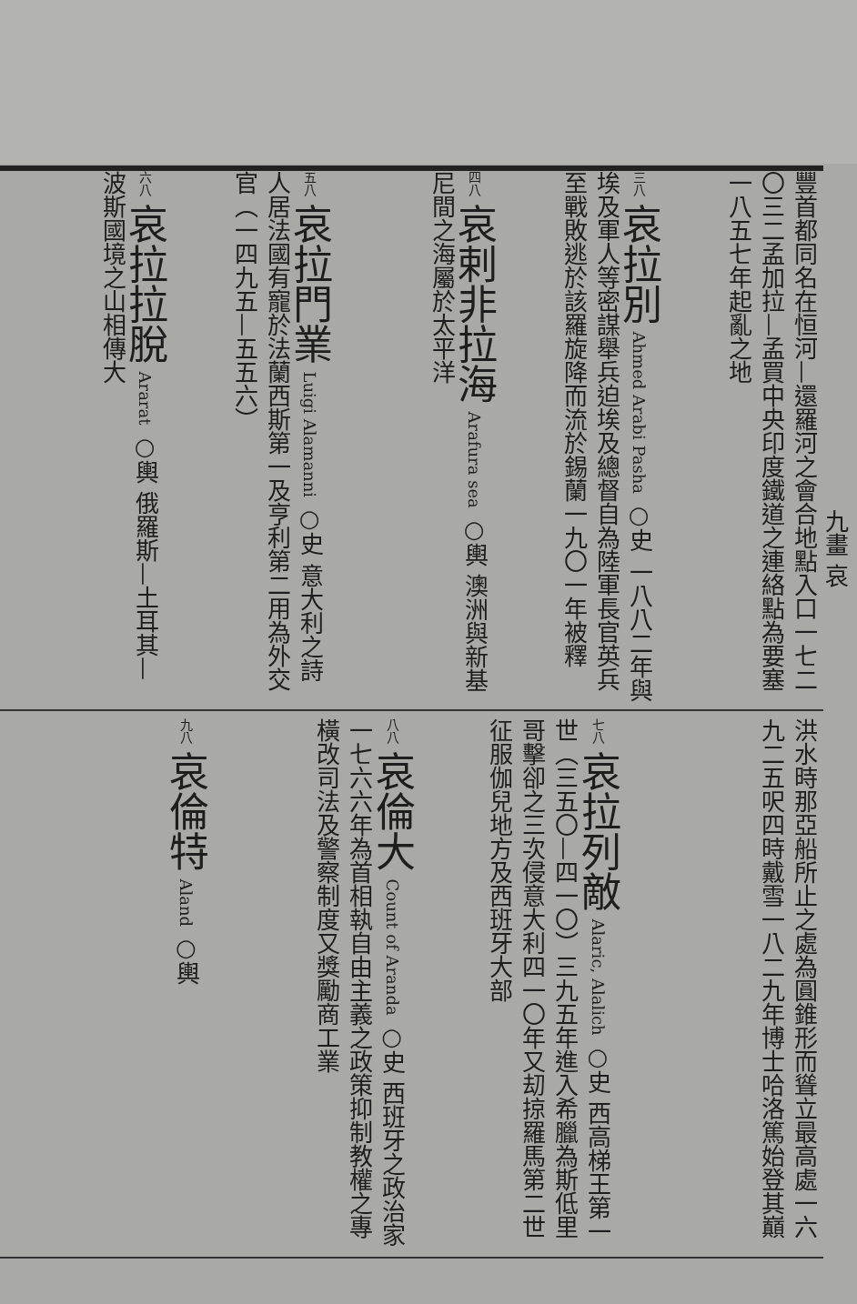九畫 哀
豐首都同名在恒河—還羅河之會合地點入口一七二〇三二孟加拉—孟買中央印度鐵道之連絡點為要塞一八五七年起亂之地
三八 哀拉別 Ahmed Arabi Pasha ○史 一八八二年與埃及軍人等密謀舉兵迫埃及總督自為陸軍長官英兵至戰敗逃於該羅旋降而流於錫蘭一九〇一年被釋
四八 哀剌非拉海 Arafura sea ○輿 澳洲與新基尼間之海屬於太平洋
五八 哀拉門業 Luigi Alamanni ○史 意大利之詩人居法國有寵於法蘭西斯第一及亨利第二用為外交官（一四九五—五五六）
六八 哀拉拉脫 Ararat ○輿 俄羅斯—土耳其—波斯國境之山相傳大
洪水時那亞船所止之處為圓錐形而聳立最高處一六九二五呎四時戴雪一八二九年博士哈洛篤始登其巔
七八 哀拉列敵 Alaric, Alalich ○史 西高梯王第一世（三五〇—四一〇）三九五年進入希臘為斯低里哥擊卻之三次侵意大利四一〇年又刧掠羅馬第二世征服伽兒地方及西班牙大部
八八 哀倫大 Count of Aranda ○史 西班牙之政治家一七六六年為首相執自由主義之政策抑制教權之專橫改司法及警察制度又獎勵商工業
九八 哀倫特 Aland ○輿